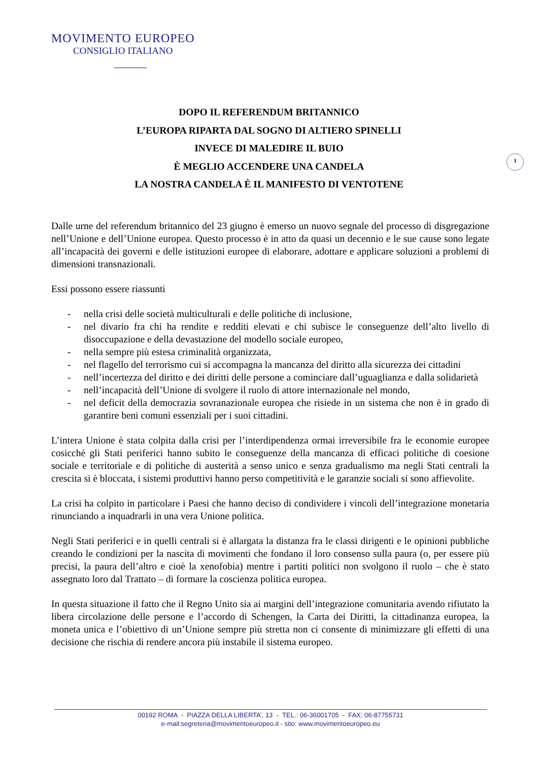MOVIMENTO EUROPEO
CONSIGLIO ITALIANO
DOPO IL REFERENDUM BRITANNICO
L’EUROPA RIPARTA DAL SOGNO DI ALTIERO SPINELLI
INVECE DI MALEDIRE IL BUIO
È MEGLIO ACCENDERE UNA CANDELA
LA NOSTRA CANDELA È IL MANIFESTO DI VENTOTENE
1
Dalle urne del referendum britannico del 23 giugno è emerso un nuovo segnale del processo di disgregazione nell’Unione e dell’Unione europea. Questo processo è in atto da quasi un decennio e le sue cause sono legate all’incapacità dei governi e delle istituzioni europee di elaborare, adottare e applicare soluzioni a problemi di dimensioni transnazionali.
Essi possono essere riassunti
- nella crisi delle società multiculturali e delle politiche di inclusione,
- nel divario fra chi ha rendite e redditi elevati e chi subisce le conseguenze dell’alto livello di disoccupazione e della devastazione del modello sociale europeo,
- nella sempre più estesa criminalità organizzata,
- nel flagello del terrorismo cui si accompagna la mancanza del diritto alla sicurezza dei cittadini
- nell’incertezza del diritto e dei diritti delle persone a cominciare dall’uguaglianza e dalla solidarietà
- nell’incapacità dell’Unione di svolgere il ruolo di attore internazionale nel mondo,
- nel deficit della democrazia sovranazionale europea che risiede in un sistema che non è in grado di garantire beni comuni essenziali per i suoi cittadini.
L’intera Unione è stata colpita dalla crisi per l’interdipendenza ormai irreversibile fra le economie europee cosicché gli Stati periferici hanno subito le conseguenze della mancanza di efficaci politiche di coesione sociale e territoriale e di politiche di austerità a senso unico e senza gradualismo ma negli Stati centrali la crescita si è bloccata, i sistemi produttivi hanno perso competitività e le garanzie sociali si sono affievolite.
La crisi ha colpito in particolare i Paesi che hanno deciso di condividere i vincoli dell’integrazione monetaria rinunciando a inquadrarli in una vera Unione politica.
Negli Stati periferici e in quelli centrali si è allargata la distanza fra le classi dirigenti e le opinioni pubbliche creando le condizioni per la nascita di movimenti che fondano il loro consenso sulla paura (o, per essere più precisi, la paura dell’altro e cioè la xenofobia) mentre i partiti politici non svolgono il ruolo – che è stato assegnato loro dal Trattato – di formare la coscienza politica europea.
In questa situazione il fatto che il Regno Unito sia ai margini dell’integrazione comunitaria avendo rifiutato la libera circolazione delle persone e l’accordo di Schengen, la Carta dei Diritti, la cittadinanza europea, la moneta unica e l’obiettivo di un’Unione sempre più stretta non ci consente di minimizzare gli effetti di una decisione che rischia di rendere ancora più instabile il sistema europeo.
00192 ROMA - PIAZZA DELLA LIBERTA’, 13 - TEL.: 06-36001705 - FAX: 06-87755731
e-mail:segreteria@movimentoeuropeo.it - sito: www.movimentoeuropeo.eu